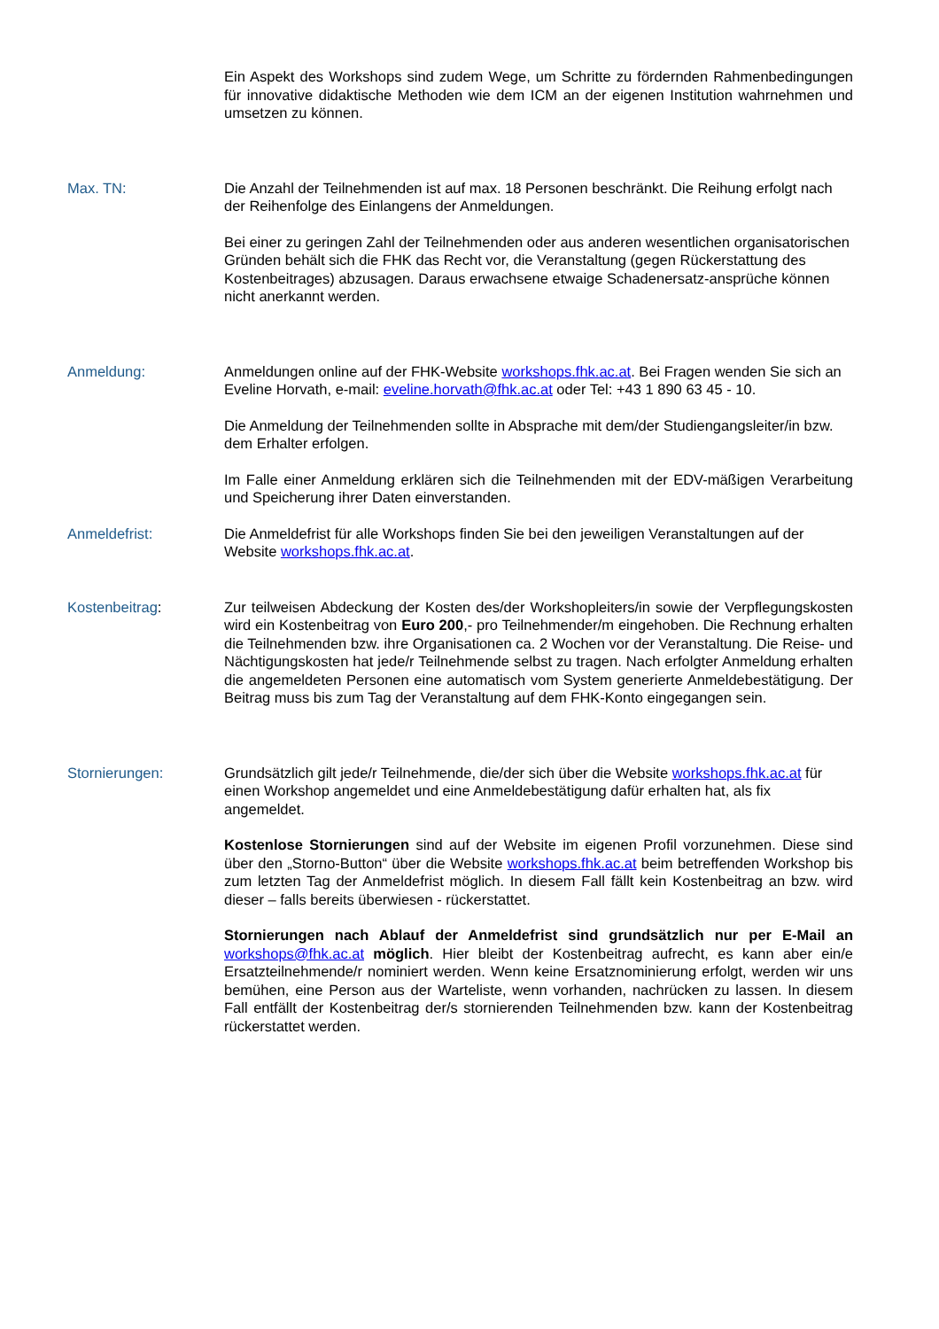Ein Aspekt des Workshops sind zudem Wege, um Schritte zu fördernden Rahmenbedingungen für innovative didaktische Methoden wie dem ICM an der eigenen Institution wahrnehmen und umsetzen zu können.
Max. TN: Die Anzahl der Teilnehmenden ist auf max. 18 Personen beschränkt. Die Reihung erfolgt nach der Reihenfolge des Einlangens der Anmeldungen.
Bei einer zu geringen Zahl der Teilnehmenden oder aus anderen wesentlichen organisatorischen Gründen behält sich die FHK das Recht vor, die Veranstaltung (gegen Rückerstattung des Kostenbeitrages) abzusagen. Daraus erwachsene etwaige Schadenersatz-ansprüche können nicht anerkannt werden.
Anmeldung: Anmeldungen online auf der FHK-Website workshops.fhk.ac.at. Bei Fragen wenden Sie sich an Eveline Horvath, e-mail: eveline.horvath@fhk.ac.at oder Tel: +43 1 890 63 45 - 10.
Die Anmeldung der Teilnehmenden sollte in Absprache mit dem/der Studiengangsleiter/in bzw. dem Erhalter erfolgen.
Im Falle einer Anmeldung erklären sich die Teilnehmenden mit der EDV-mäßigen Verarbeitung und Speicherung ihrer Daten einverstanden.
Anmeldefrist: Die Anmeldefrist für alle Workshops finden Sie bei den jeweiligen Veranstaltungen auf der Website workshops.fhk.ac.at.
Kostenbeitrag: Zur teilweisen Abdeckung der Kosten des/der Workshopleiters/in sowie der Verpflegungskosten wird ein Kostenbeitrag von Euro 200,- pro Teilnehmender/m eingehoben. Die Rechnung erhalten die Teilnehmenden bzw. ihre Organisationen ca. 2 Wochen vor der Veranstaltung. Die Reise- und Nächtigungskosten hat jede/r Teilnehmende selbst zu tragen. Nach erfolgter Anmeldung erhalten die angemeldeten Personen eine automatisch vom System generierte Anmeldebestätigung. Der Beitrag muss bis zum Tag der Veranstaltung auf dem FHK-Konto eingegangen sein.
Stornierungen: Grundsätzlich gilt jede/r Teilnehmende, die/der sich über die Website workshops.fhk.ac.at für einen Workshop angemeldet und eine Anmeldebestätigung dafür erhalten hat, als fix angemeldet.
Kostenlose Stornierungen sind auf der Website im eigenen Profil vorzunehmen. Diese sind über den „Storno-Button“ über die Website workshops.fhk.ac.at beim betreffenden Workshop bis zum letzten Tag der Anmeldefrist möglich. In diesem Fall fällt kein Kostenbeitrag an bzw. wird dieser – falls bereits überwiesen - rückerstattet.
Stornierungen nach Ablauf der Anmeldefrist sind grundsätzlich nur per E-Mail an workshops@fhk.ac.at möglich. Hier bleibt der Kostenbeitrag aufrecht, es kann aber ein/e Ersatzteilnehmende/r nominiert werden. Wenn keine Ersatznominierung erfolgt, werden wir uns bemühen, eine Person aus der Warteliste, wenn vorhanden, nachrücken zu lassen. In diesem Fall entfällt der Kostenbeitrag der/s stornierenden Teilnehmenden bzw. kann der Kostenbeitrag rückerstattet werden.